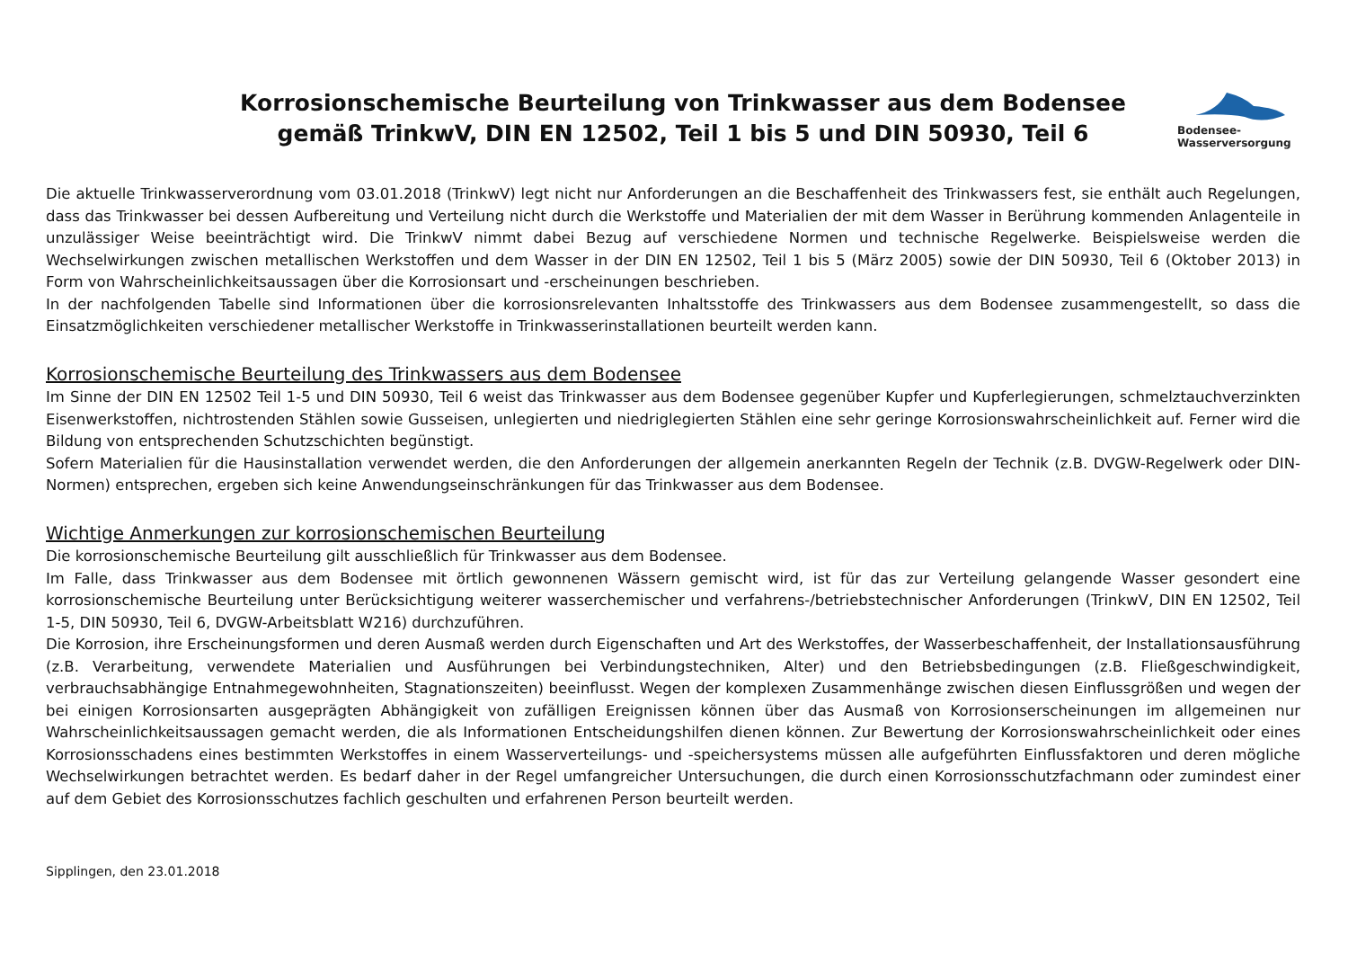Korrosionschemische Beurteilung von Trinkwasser aus dem Bodensee
gemäß TrinkwV, DIN EN 12502, Teil 1 bis 5 und DIN 50930, Teil 6
Bodensee-
Wasserversorgung
Die aktuelle Trinkwasserverordnung vom 03.01.2018 (TrinkwV) legt nicht nur Anforderungen an die Beschaffenheit des Trinkwassers fest, sie enthält auch Regelungen, dass das Trinkwasser bei dessen Aufbereitung und Verteilung nicht durch die Werkstoffe und Materialien der mit dem Wasser in Berührung kommenden Anlagenteile in unzulässiger Weise beeinträchtigt wird. Die TrinkwV nimmt dabei Bezug auf verschiedene Normen und technische Regelwerke. Beispielsweise werden die Wechselwirkungen zwischen metallischen Werkstoffen und dem Wasser in der DIN EN 12502, Teil 1 bis 5 (März 2005) sowie der DIN 50930, Teil 6 (Oktober 2013) in Form von Wahrscheinlichkeitsaussagen über die Korrosionsart und -erscheinungen beschrieben.
In der nachfolgenden Tabelle sind Informationen über die korrosionsrelevanten Inhaltsstoffe des Trinkwassers aus dem Bodensee zusammengestellt, so dass die Einsatzmöglichkeiten verschiedener metallischer Werkstoffe in Trinkwasserinstallationen beurteilt werden kann.
Korrosionschemische Beurteilung des Trinkwassers aus dem Bodensee
Im Sinne der DIN EN 12502 Teil 1-5 und DIN 50930, Teil 6 weist das Trinkwasser aus dem Bodensee gegenüber Kupfer und Kupferlegierungen, schmelztauchverzinkten Eisenwerkstoffen, nichtrostenden Stählen sowie Gusseisen, unlegierten und niedriglegierten Stählen eine sehr geringe Korrosionswahrscheinlichkeit auf. Ferner wird die Bildung von entsprechenden Schutzschichten begünstigt.
Sofern Materialien für die Hausinstallation verwendet werden, die den Anforderungen der allgemein anerkannten Regeln der Technik (z.B. DVGW-Regelwerk oder DIN-Normen) entsprechen, ergeben sich keine Anwendungseinschränkungen für das Trinkwasser aus dem Bodensee.
Wichtige Anmerkungen zur korrosionschemischen Beurteilung
Die korrosionschemische Beurteilung gilt ausschließlich für Trinkwasser aus dem Bodensee.
Im Falle, dass Trinkwasser aus dem Bodensee mit örtlich gewonnenen Wässern gemischt wird, ist für das zur Verteilung gelangende Wasser gesondert eine korrosionschemische Beurteilung unter Berücksichtigung weiterer wasserchemischer und verfahrens-/betriebstechnischer Anforderungen (TrinkwV, DIN EN 12502, Teil 1-5, DIN 50930, Teil 6, DVGW-Arbeitsblatt W216) durchzuführen.
Die Korrosion, ihre Erscheinungsformen und deren Ausmaß werden durch Eigenschaften und Art des Werkstoffes, der Wasserbeschaffenheit, der Installationsausführung (z.B. Verarbeitung, verwendete Materialien und Ausführungen bei Verbindungstechniken, Alter) und den Betriebsbedingungen (z.B. Fließgeschwindigkeit, verbrauchsabhängige Entnahmegewohnheiten, Stagnationszeiten) beeinflusst. Wegen der komplexen Zusammenhänge zwischen diesen Einflussgrößen und wegen der bei einigen Korrosionsarten ausgeprägten Abhängigkeit von zufälligen Ereignissen können über das Ausmaß von Korrosionserscheinungen im allgemeinen nur Wahrscheinlichkeitsaussagen gemacht werden, die als Informationen Entscheidungshilfen dienen können. Zur Bewertung der Korrosionswahrscheinlichkeit oder eines Korrosionsschadens eines bestimmten Werkstoffes in einem Wasserverteilungs- und -speichersystems müssen alle aufgeführten Einflussfaktoren und deren mögliche Wechselwirkungen betrachtet werden. Es bedarf daher in der Regel umfangreicher Untersuchungen, die durch einen Korrosionsschutzfachmann oder zumindest einer auf dem Gebiet des Korrosionsschutzes fachlich geschulten und erfahrenen Person beurteilt werden.
Sipplingen, den 23.01.2018